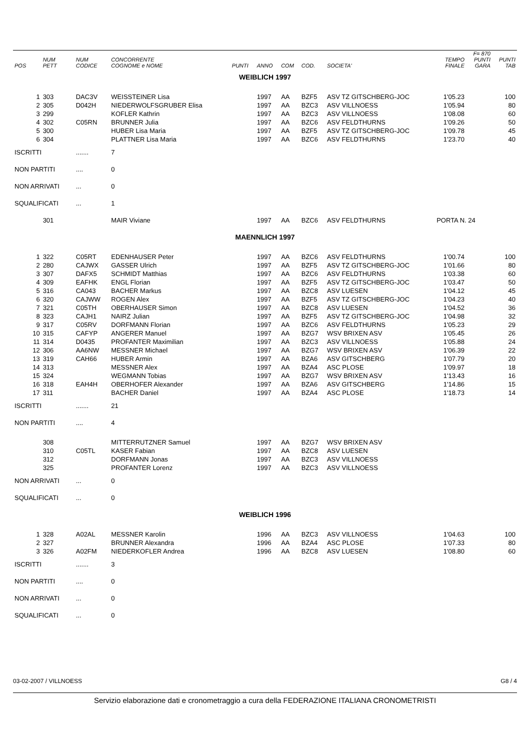| POS | NUM PETT | NUM CODICE | CONCORRENTE COGNOME e NOME | PUNTI | ANNO | COM | COD. | SOCIETA' | TEMPO FINALE | F= 870 PUNTI GARA | PUNTI TAB |
| --- | --- | --- | --- | --- | --- | --- | --- | --- | --- | --- | --- |
| WEIBLICH 1997 | | | | | | | | | | | |
| 1 | 303 | DAC3V | WEISSTEINER Lisa | | 1997 | AA | BZF5 | ASV TZ GITSCHBERG-JOC | 1'05.23 | | 100 |
| 2 | 305 | D042H | NIEDERWOLFSGRUBER Elisa | | 1997 | AA | BZC3 | ASV VILLNOESS | 1'05.94 | | 80 |
| 3 | 299 | | KOFLER Kathrin | | 1997 | AA | BZC3 | ASV VILLNOESS | 1'08.08 | | 60 |
| 4 | 302 | C05RN | BRUNNER Julia | | 1997 | AA | BZC6 | ASV FELDTHURNS | 1'09.26 | | 50 |
| 5 | 300 | | HUBER Lisa Maria | | 1997 | AA | BZF5 | ASV TZ GITSCHBERG-JOC | 1'09.78 | | 45 |
| 6 | 304 | | PLATTNER Lisa Maria | | 1997 | AA | BZC6 | ASV FELDTHURNS | 1'23.70 | | 40 |
| ISCRITTI | | ....... | 7 | | | | | | | | |
| NON PARTITI | | .... | 0 | | | | | | | | |
| NON ARRIVATI | | ... | 0 | | | | | | | | |
| SQUALIFICATI | | ... | 1 | | | | | | | | |
| | 301 | | MAIR Viviane | | 1997 | AA | BZC6 | ASV FELDTHURNS | PORTA N. 24 | | |
| MAENNLICH 1997 | | | | | | | | | | | |
| 1 | 322 | C05RT | EDENHAUSER Peter | | 1997 | AA | BZC6 | ASV FELDTHURNS | 1'00.74 | | 100 |
| 2 | 280 | CAJWX | GASSER Ulrich | | 1997 | AA | BZF5 | ASV TZ GITSCHBERG-JOC | 1'01.66 | | 80 |
| 3 | 307 | DAFX5 | SCHMIDT Matthias | | 1997 | AA | BZC6 | ASV FELDTHURNS | 1'03.38 | | 60 |
| 4 | 309 | EAFHK | ENGL Florian | | 1997 | AA | BZF5 | ASV TZ GITSCHBERG-JOC | 1'03.47 | | 50 |
| 5 | 316 | CA043 | BACHER Markus | | 1997 | AA | BZC8 | ASV LUESEN | 1'04.12 | | 45 |
| 6 | 320 | CAJWW | ROGEN Alex | | 1997 | AA | BZF5 | ASV TZ GITSCHBERG-JOC | 1'04.23 | | 40 |
| 7 | 321 | C05TH | OBERHAUSER Simon | | 1997 | AA | BZC8 | ASV LUESEN | 1'04.52 | | 36 |
| 8 | 323 | CAJH1 | NAIRZ Julian | | 1997 | AA | BZF5 | ASV TZ GITSCHBERG-JOC | 1'04.98 | | 32 |
| 9 | 317 | C05RV | DORFMANN Florian | | 1997 | AA | BZC6 | ASV FELDTHURNS | 1'05.23 | | 29 |
| 10 | 315 | CAFYP | ANGERER Manuel | | 1997 | AA | BZG7 | WSV BRIXEN ASV | 1'05.45 | | 26 |
| 11 | 314 | D0435 | PROFANTER Maximilian | | 1997 | AA | BZC3 | ASV VILLNOESS | 1'05.88 | | 24 |
| 12 | 306 | AA6NW | MESSNER Michael | | 1997 | AA | BZG7 | WSV BRIXEN ASV | 1'06.39 | | 22 |
| 13 | 319 | CAH66 | HUBER Armin | | 1997 | AA | BZA6 | ASV GITSCHBERG | 1'07.79 | | 20 |
| 14 | 313 | | MESSNER Alex | | 1997 | AA | BZA4 | ASC PLOSE | 1'09.97 | | 18 |
| 15 | 324 | | WEGMANN Tobias | | 1997 | AA | BZG7 | WSV BRIXEN ASV | 1'13.43 | | 16 |
| 16 | 318 | EAH4H | OBERHOFER Alexander | | 1997 | AA | BZA6 | ASV GITSCHBERG | 1'14.86 | | 15 |
| 17 | 311 | | BACHER Daniel | | 1997 | AA | BZA4 | ASC PLOSE | 1'18.73 | | 14 |
| ISCRITTI | | ....... | 21 | | | | | | | | |
| NON PARTITI | | .... | 4 | | | | | | | | |
| | 308 | | MITTERRUTZNER Samuel | | 1997 | AA | BZG7 | WSV BRIXEN ASV | | | |
| | 310 | C05TL | KASER Fabian | | 1997 | AA | BZC8 | ASV LUESEN | | | |
| | 312 | | DORFMANN Jonas | | 1997 | AA | BZC3 | ASV VILLNOESS | | | |
| | 325 | | PROFANTER Lorenz | | 1997 | AA | BZC3 | ASV VILLNOESS | | | |
| NON ARRIVATI | | ... | 0 | | | | | | | | |
| SQUALIFICATI | | ... | 0 | | | | | | | | |
| WEIBLICH 1996 | | | | | | | | | | | |
| 1 | 328 | A02AL | MESSNER Karolin | | 1996 | AA | BZC3 | ASV VILLNOESS | 1'04.63 | | 100 |
| 2 | 327 | | BRUNNER Alexandra | | 1996 | AA | BZA4 | ASC PLOSE | 1'07.33 | | 80 |
| 3 | 326 | A02FM | NIEDERKOFLER Andrea | | 1996 | AA | BZC8 | ASV LUESEN | 1'08.80 | | 60 |
| ISCRITTI | | ....... | 3 | | | | | | | | |
| NON PARTITI | | .... | 0 | | | | | | | | |
| NON ARRIVATI | | ... | 0 | | | | | | | | |
| SQUALIFICATI | | ... | 0 | | | | | | | | |
03-02-2007 / VILLNOESS G8 / 4
Servizio elaborazione dati e cronometraggio a cura della FEDERAZIONE ITALIANA CRONOMETRISTI